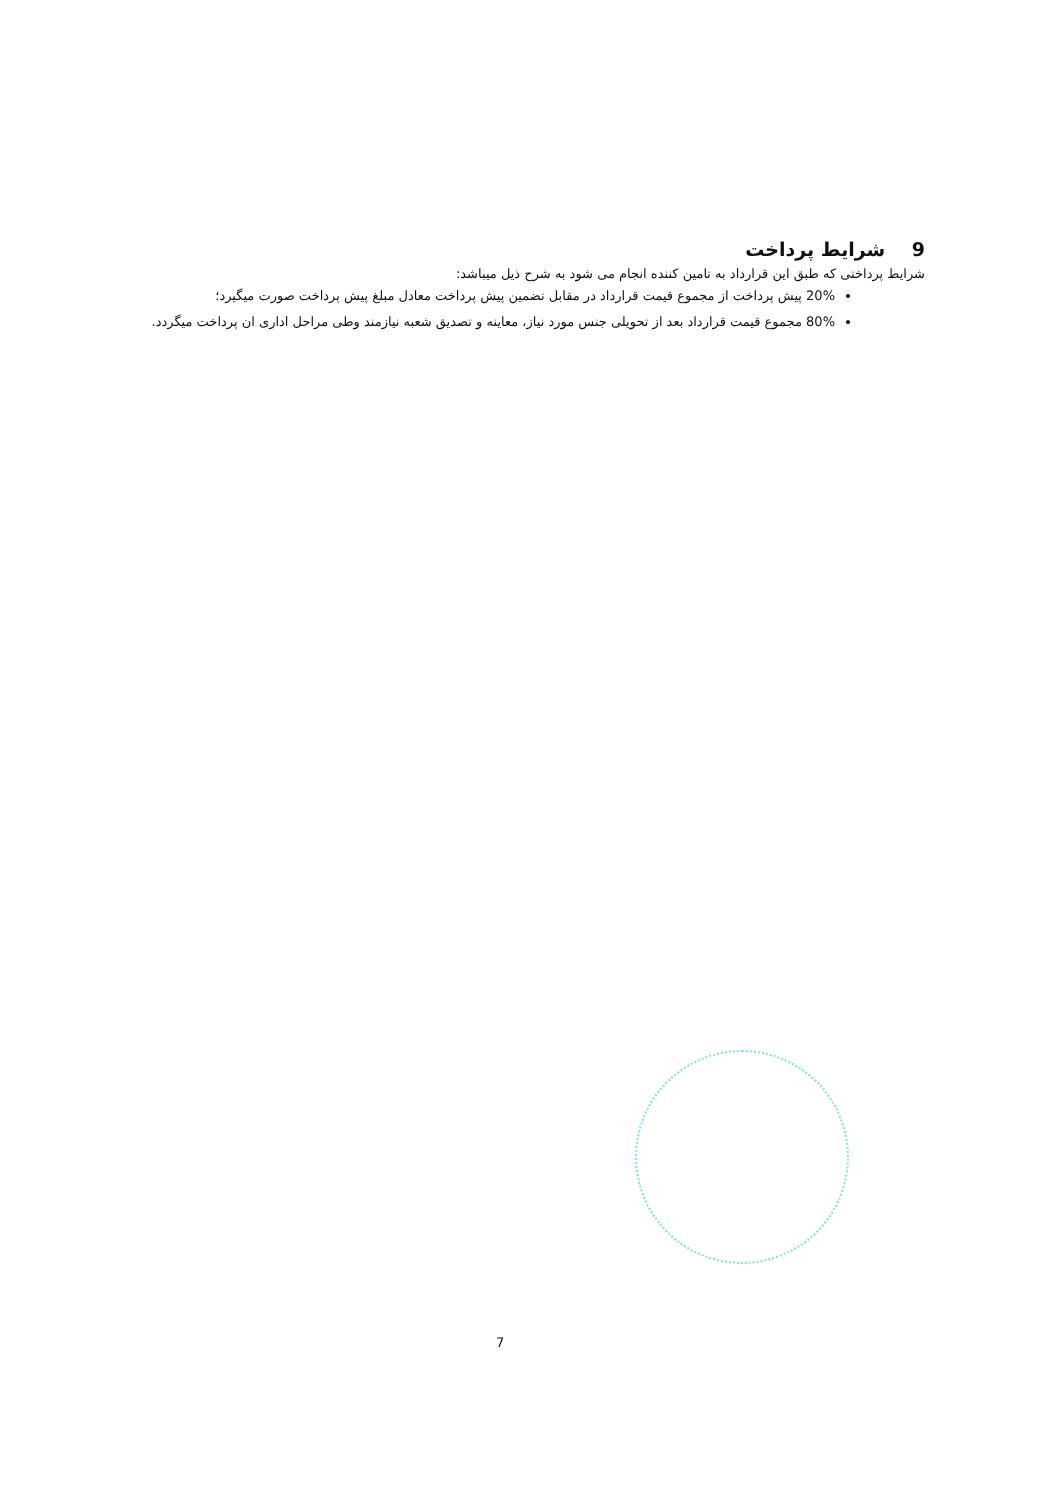9 شرایط پرداخت
شرایط پرداختی که طبق این قرارداد به تامین کننده انجام می شود به شرح ذیل میباشد:
20% پیش پرداخت از مجموع قیمت قرارداد در مقابل تضمین پیش پرداخت معادل مبلغ پیش پرداخت صورت میگیرد؛
80% مجموع قیمت قرارداد بعد از تحویلی جنس مورد نیاز، معاینه و تصدیق شعبه نیازمند وطی مراحل اداری ان پرداخت میگردد.
7